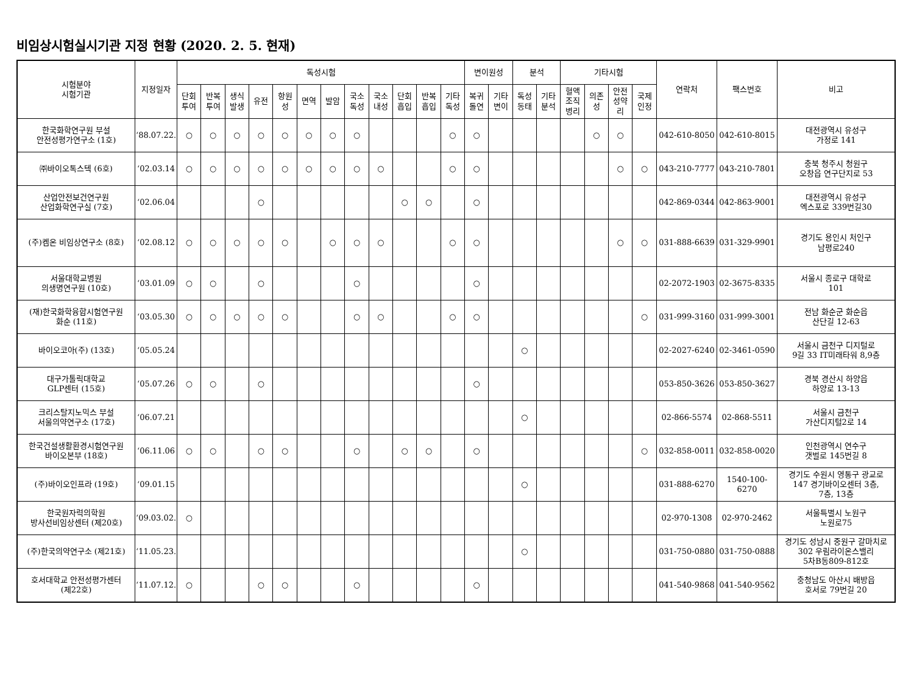비임상시험실시기관 지정 현황 (2020. 2. 5. 현재)
| 시험분야 시험기관 | 지정일자 | 독성시험 | | | | | | | | | | | | 변이원성 | | 분석 | | 기타시험 | | | | 연락처 | 팩스번호 | 비고 |
| --- | --- | --- | --- | --- | --- | --- | --- | --- | --- | --- | --- | --- | --- | --- | --- | --- | --- | --- | --- | --- | --- | --- | --- | --- |
| | | 단회 투여 | 반복 투여 | 생식 발생 | 유전 | 항원 성 | 면역 | 발암 | 국소 독성 | 국소 내성 | 단회 흡입 | 반복 흡입 | 기타 독성 | 복귀 돌연 | 기타 변이 | 독성 동태 | 기타 분석 | 혈액 조직 병리 | 의존 성 | 안전 성약 리 | 국제 인정 | | | |
| 한국화학연구원 부설 안전성평가연구소 (1호) | ‘88.07.22. | ○ | ○ | ○ | ○ | ○ | ○ | ○ | ○ | | | | ○ | ○ | | | | | ○ | ○ | | 042-610-8050 | 042-610-8015 | 대전광역시 유성구 가정로 141 |
| ㈜바이오톡스텍 (6호) | ‘02.03.14 | ○ | ○ | ○ | ○ | ○ | ○ | ○ | ○ | ○ | | | ○ | ○ | | | | | | ○ | ○ | 043-210-7777 | 043-210-7801 | 충북 청주시 청원구 오창읍 연구단지로 53 |
| 산업안전보건연구원 산업화학연구실 (7호) | ‘02.06.04 | | | | ○ | | | | | | ○ | ○ | | ○ | | | | | | | | 042-869-0344 | 042-863-9001 | 대전광역시 유성구 엑스포로 339번길30 |
| (주)켐온 비임상연구소 (8호) | ‘02.08.12 | ○ | ○ | ○ | ○ | ○ | | ○ | ○ | ○ | | | ○ | ○ | | | | | | ○ | ○ | 031-888-6639 | 031-329-9901 | 경기도 용인시 처인구 남평로240 |
| 서울대학교병원 의생명연구원 (10호) | ‘03.01.09 | ○ | ○ | | ○ | | | | ○ | | | | | ○ | | | | | | | | 02-2072-1903 | 02-3675-8335 | 서울시 종로구 대학로 101 |
| (재)한국화학융합시험연구원 화순 (11호) | ‘03.05.30 | ○ | ○ | ○ | ○ | ○ | | | ○ | ○ | | | ○ | ○ | | | | | | | ○ | 031-999-3160 | 031-999-3001 | 전남 화순군 화순읍 산단길 12-63 |
| 바이오코아(주) (13호) | ‘05.05.24 | | | | | | | | | | | | | | | ○ | | | | | | 02-2027-6240 | 02-3461-0590 | 서울시 금천구 디지털로 9길 33 IT미래타워 8,9층 |
| 대구가톨릭대학교 GLP센터 (15호) | ‘05.07.26 | ○ | ○ | | ○ | | | | | | | | | ○ | | | | | | | | 053-850-3626 | 053-850-3627 | 경북 경산시 하양읍 하양로 13-13 |
| 크리스탈지노믹스 부설 서울의약연구소 (17호) | ‘06.07.21 | | | | | | | | | | | | | | | ○ | | | | | | 02-866-5574 | 02-868-5511 | 서울시 금천구 가산디지털2로 14 |
| 한국건설생활환경시험연구원 바이오본부 (18호) | ‘06.11.06 | ○ | ○ | | ○ | ○ | | | ○ | | ○ | ○ | | ○ | | | | | | | ○ | 032-858-0011 | 032-858-0020 | 인천광역시 연수구 갯벌로 145번길 8 |
| (주)바이오인프라 (19호) | ‘09.01.15 | | | | | | | | | | | | | | | ○ | | | | | | 031-888-6270 | 1540-100-6270 | 경기도 수원시 영통구 광교로 147 경기바이오센터 3층, 7층, 13층 |
| 한국원자력의학원 방사선비임상센터 (제20호) | ‘09.03.02. | ○ | | | | | | | | | | | | | | | | | | | | 02-970-1308 | 02-970-2462 | 서울특별시 노원구 노원로75 |
| (주)한국의약연구소 (제21호) | ‘11.05.23. | | | | | | | | | | | | | | | ○ | | | | | | 031-750-0880 | 031-750-0888 | 경기도 성남시 중원구 갈마치로 302 우림라이온스밸리 5차B동809-812호 |
| 호서대학교 안전성평가센터 (제22호) | ‘11.07.12. | ○ | | | ○ | ○ | | | ○ | | | | | ○ | | | | | | | | 041-540-9868 | 041-540-9562 | 충청남도 아산시 배방읍 호서로 79번길 20 |